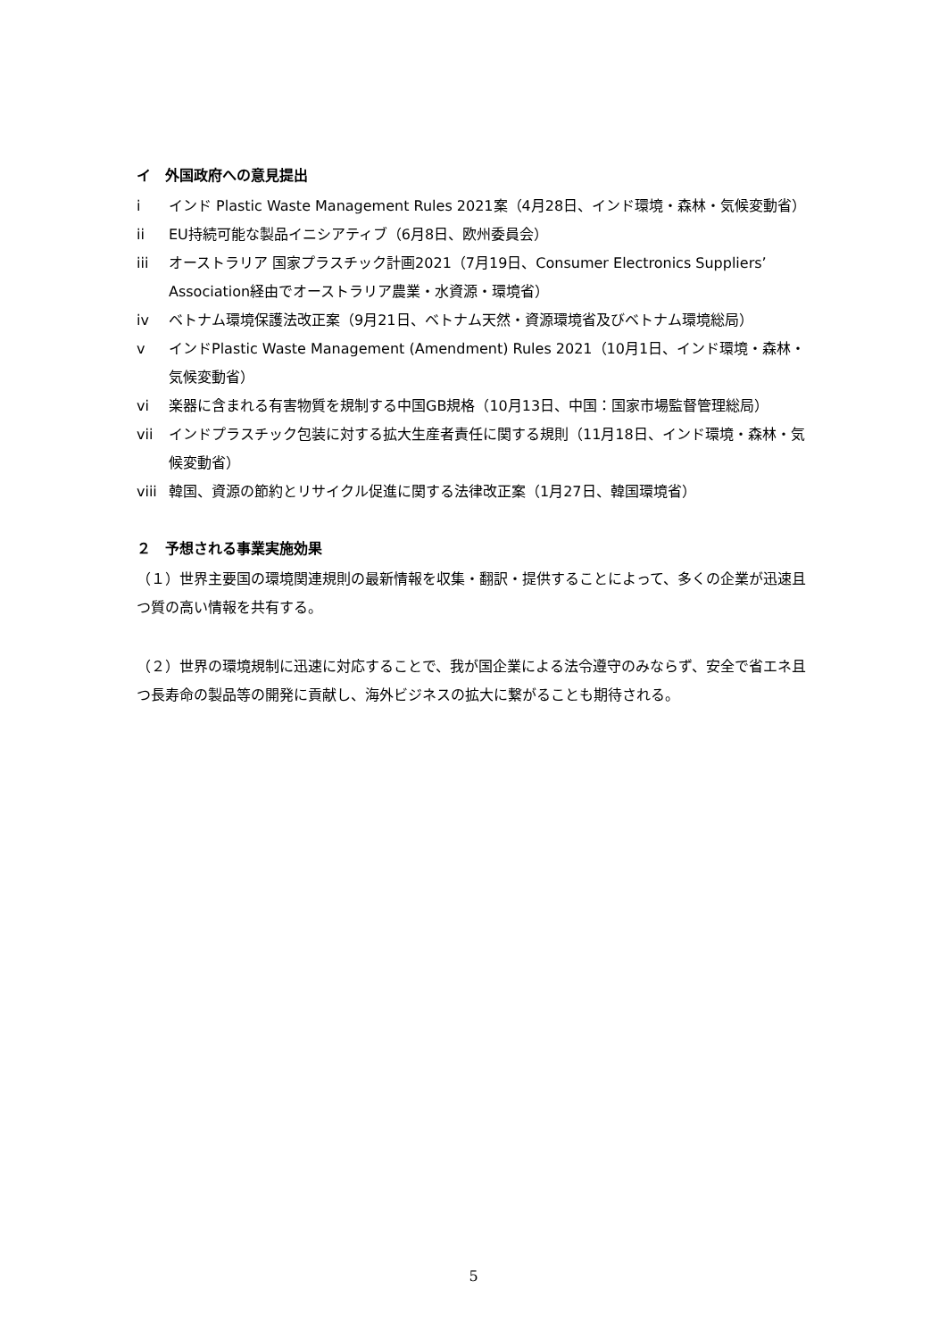イ　外国政府への意見提出
i インド Plastic Waste Management Rules 2021案（4月28日、インド環境・森林・気候変動省）
ii EU持続可能な製品イニシアティブ（6月8日、欧州委員会）
iii オーストラリア 国家プラスチック計画2021（7月19日、Consumer Electronics Suppliers’ Association経由でオーストラリア農業・水資源・環境省）
iv ベトナム環境保護法改正案（9月21日、ベトナム天然・資源環境省及びベトナム環境総局）
v インドPlastic Waste Management (Amendment) Rules 2021（10月1日、インド環境・森林・気候変動省）
vi 楽器に含まれる有害物質を規制する中国GB規格（10月13日、中国：国家市場監督管理総局）
vii インドプラスチック包装に対する拡大生産者責任に関する規則（11月18日、インド環境・森林・気候変動省）
viii 韓国、資源の節約とリサイクル促進に関する法律改正案（1月27日、韓国環境省）
２　予想される事業実施効果
（１）世界主要国の環境関連規則の最新情報を収集・翻訳・提供することによって、多くの企業が迅速且つ質の高い情報を共有する。
（２）世界の環境規制に迅速に対応することで、我が国企業による法令遵守のみならず、安全で省エネ且つ長寿命の製品等の開発に貢献し、海外ビジネスの拡大に繋がることも期待される。
5